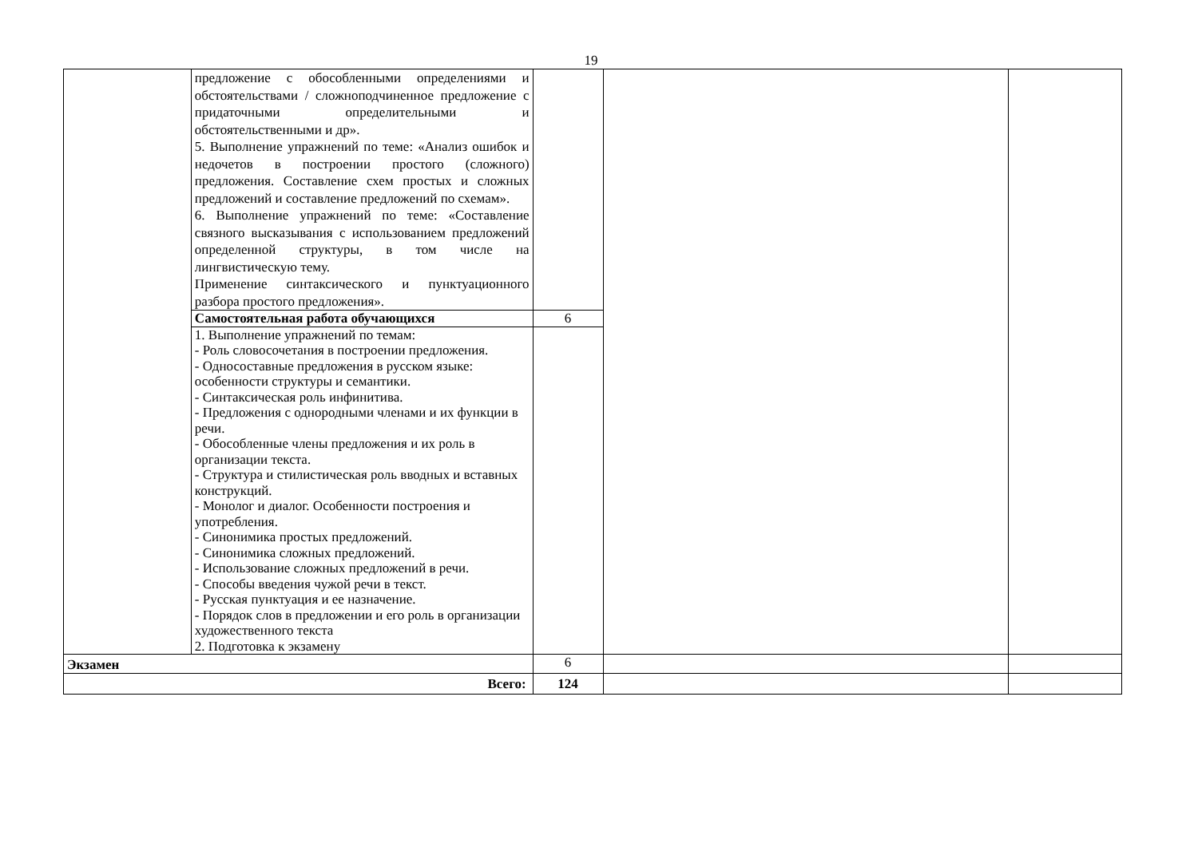19
| | предложение с обособленными определениями и обстоятельствами / сложноподчиненное предложение с придаточными определительными и обстоятельственными и др». 5. Выполнение упражнений по теме: «Анализ ошибок и недочетов в построении простого (сложного) предложения. Составление схем простых и сложных предложений и составление предложений по схемам». 6. Выполнение упражнений по теме: «Составление связного высказывания с использованием предложений определенной структуры, в том числе на лингвистическую тему. Применение синтаксического и пунктуационного разбора простого предложения». | | | |
| | Самостоятельная работа обучающихся | 6 | | |
| | 1. Выполнение упражнений по темам: - Роль словосочетания в построении предложения. - Односоставные предложения в русском языке: особенности структуры и семантики. - Синтаксическая роль инфинитива. - Предложения с однородными членами и их функции в речи. - Обособленные члены предложения и их роль в организации текста. - Структура и стилистическая роль вводных и вставных конструкций. - Монолог и диалог. Особенности построения и употребления. - Синонимика простых предложений. - Синонимика сложных предложений. - Использование сложных предложений в речи. - Способы введения чужой речи в текст. - Русская пунктуация и ее назначение. - Порядок слов в предложении и его роль в организации художественного текста 2. Подготовка к экзамену | | | |
| Экзамен | | 6 | | |
| Всего: | | 124 | | |